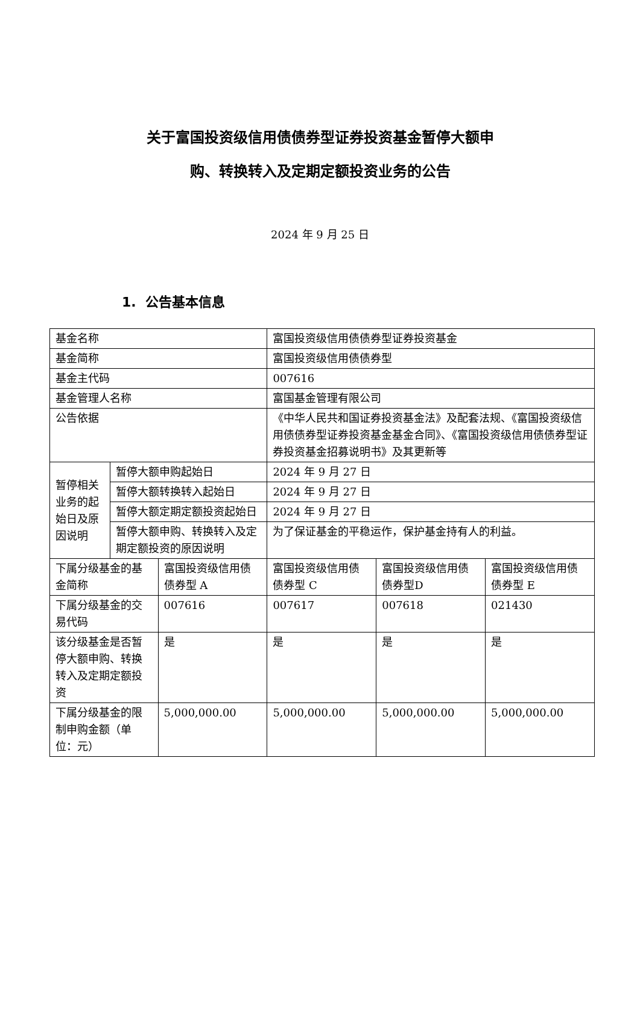关于富国投资级信用债债券型证券投资基金暂停大额申
购、转换转入及定期定额投资业务的公告
2024 年 9 月 25 日
1. 公告基本信息
| 基金名称 | | | 富国投资级信用债债券型证券投资基金 | | |
| 基金简称 | | | 富国投资级信用债债券型 | | |
| 基金主代码 | | | 007616 | | |
| 基金管理人名称 | | | 富国基金管理有限公司 | | |
| 公告依据 | | | 《中华人民共和国证券投资基金法》及配套法规、《富国投资级信用债债券型证券投资基金基金合同》、《富国投资级信用债债券型证券投资基金招募说明书》及其更新等 | | |
| 暂停相关业务的起始日及原因说明 | 暂停大额申购起始日 | | 2024 年 9 月 27 日 | | |
| | 暂停大额转换转入起始日 | | 2024 年 9 月 27 日 | | |
| | 暂停大额定期定额投资起始日 | | 2024 年 9 月 27 日 | | |
| | 暂停大额申购、转换转入及定期定额投资的原因说明 | | 为了保证基金的平稳运作，保护基金持有人的利益。 | | |
| 下属分级基金的基金简称 | | 富国投资级信用债债券型 A | 富国投资级信用债债券型 C | 富国投资级信用债债券型D | 富国投资级信用债债券型 E |
| 下属分级基金的交易代码 | | 007616 | 007617 | 007618 | 021430 |
| 该分级基金是否暂停大额申购、转换转入及定期定额投资 | | 是 | 是 | 是 | 是 |
| 下属分级基金的限制申购金额（单位：元） | | 5,000,000.00 | 5,000,000.00 | 5,000,000.00 | 5,000,000.00 |